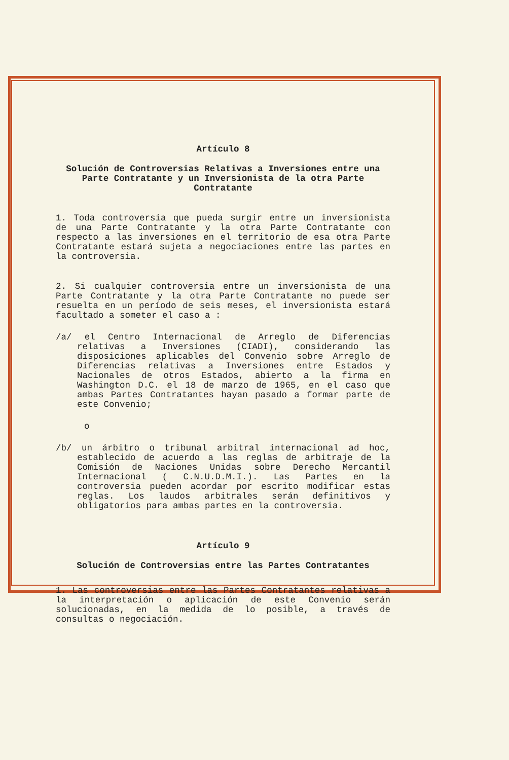Artículo 8
Solución de Controversias Relativas a Inversiones entre una Parte Contratante y un Inversionista de la otra Parte Contratante
1. Toda controversia que pueda surgir entre un inversionista de una Parte Contratante y la otra Parte Contratante con respecto a las inversiones en el territorio de esa otra Parte Contratante estará sujeta a negociaciones entre las partes en la controversia.
2. Si cualquier controversia entre un inversionista de una Parte Contratante y la otra Parte Contratante no puede ser resuelta en un período de seis meses, el inversionista estará facultado a someter el caso a :
/a/ el Centro Internacional de Arreglo de Diferencias relativas a Inversiones (CIADI), considerando las disposiciones aplicables del Convenio sobre Arreglo de Diferencias relativas a Inversiones entre Estados y Nacionales de otros Estados, abierto a la firma en Washington D.C. el 18 de marzo de 1965, en el caso que ambas Partes Contratantes hayan pasado a formar parte de este Convenio;
o
/b/ un árbitro o tribunal arbitral internacional ad hoc, establecido de acuerdo a las reglas de arbitraje de la Comisión de Naciones Unidas sobre Derecho Mercantil Internacional ( C.N.U.D.M.I.). Las Partes en la controversia pueden acordar por escrito modificar estas reglas. Los laudos arbitrales serán definitivos y obligatorios para ambas partes en la controversia.
Artículo 9
Solución de Controversias entre las Partes Contratantes
1. Las controversias entre las Partes Contratantes relativas a la interpretación o aplicación de este Convenio serán solucionadas, en la medida de lo posible, a través de consultas o negociación.